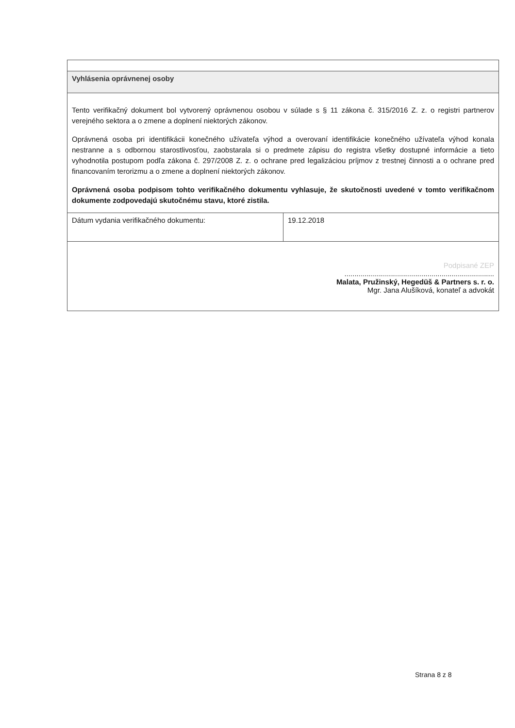| Vyhlásenia oprávnenej osoby | |
| Tento verifikačný dokument bol vytvorený oprávnenou osobou v súlade s § 11 zákona č. 315/2016 Z. z. o registri partnerov verejného sektora a o zmene a doplnení niektorých zákonov. Oprávnená osoba pri identifikácii konečného užívateľa výhod a overovaní identifikácie konečného užívateľa výhod konala nestranne a s odbornou starostlivosťou, zaobstarala si o predmete zápisu do registra všetky dostupné informácie a tieto vyhodnotila postupom podľa zákona č. 297/2008 Z. z. o ochrane pred legalizáciou príjmov z trestnej činnosti a o ochrane pred financovaním terorizmu a o zmene a doplnení niektorých zákonov. Oprávnená osoba podpisom tohto verifikačného dokumentu vyhlasuje, že skutočnosti uvedené v tomto verifikačnom dokumente zodpovedajú skutočnému stavu, ktoré zistila. | |
| Dátum vydania verifikačného dokumentu: | 19.12.2018 |
| Podpisané ZEP .......................................................................... Malata, Pružinský, Hegedüš & Partners s. r. o. Mgr. Jana Alušíková, konateľ a advokát | |
Strana 8 z 8